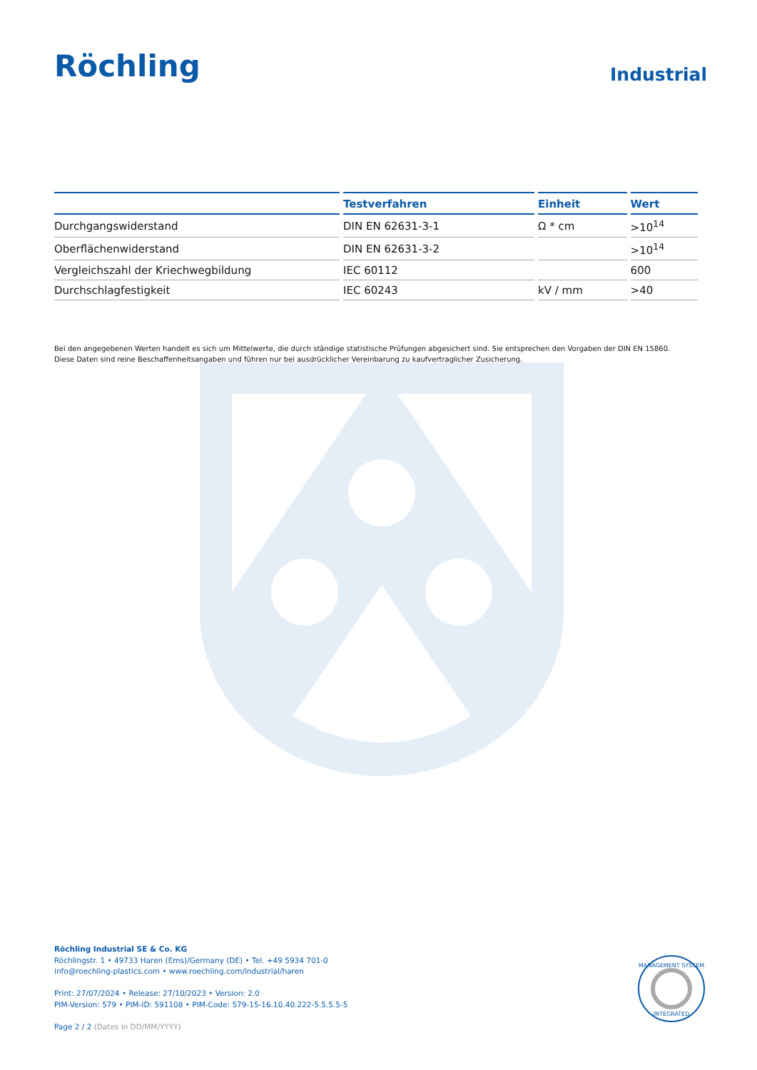Röchling
Industrial
| | Testverfahren | Einheit | Wert |
| --- | --- | --- | --- |
| Durchgangswiderstand | DIN EN 62631-3-1 | Ω * cm | >10<sup>14</sup> |
| Oberflächenwiderstand | DIN EN 62631-3-2 | | >10<sup>14</sup> |
| Vergleichszahl der Kriechwegbildung | IEC 60112 | | 600 |
| Durchschlagfestigkeit | IEC 60243 | kV / mm | >40 |
Bei den angegebenen Werten handelt es sich um Mittelwerte, die durch ständige statistische Prüfungen abgesichert sind. Sie entsprechen den Vorgaben der DIN EN 15860.
Diese Daten sind reine Beschaffenheitsangaben und führen nur bei ausdrücklicher Vereinbarung zu kaufvertraglicher Zusicherung.
Röchling Industrial SE & Co. KG
Röchlingstr. 1 • 49733 Haren (Ems)/Germany (DE) • Tel. +49 5934 701-0
info@roechling-plastics.com • www.roechling.com/industrial/haren
Print: 27/07/2024 • Release: 27/10/2023 • Version: 2.0
PIM-Version: 579 • PIM-ID: 591108 • PIM-Code: 579-15-16.10.40.222-5.5.5.5-5
Page 2 / 2 (Dates in DD/MM/YYYY)
MANAGEMENT SYSTEM
INTEGRATED